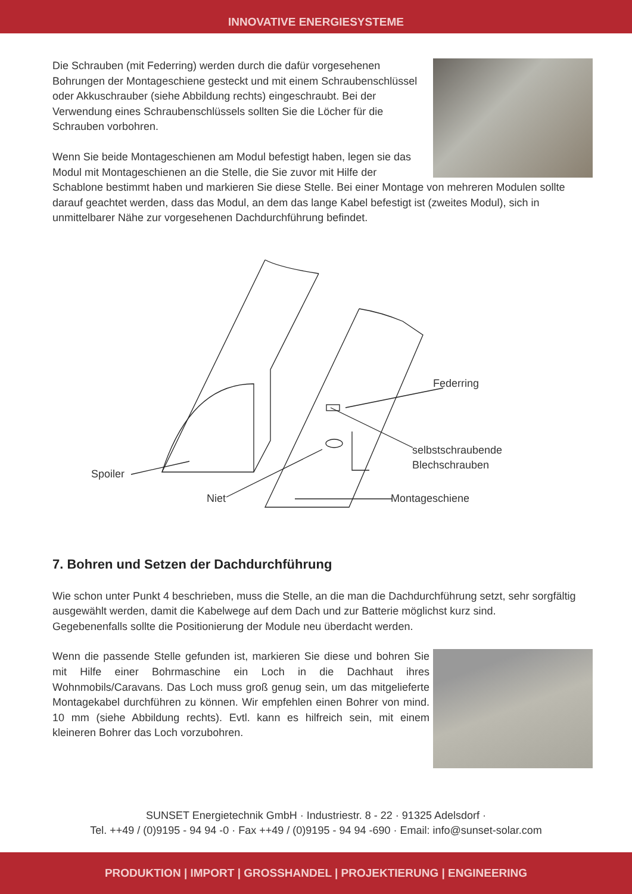INNOVATIVE ENERGIESYSTEME
Die Schrauben (mit Federring) werden durch die dafür vorgesehenen Bohrungen der Montageschiene gesteckt und mit einem Schraubenschlüssel oder Akkuschrauber (siehe Abbildung rechts) eingeschraubt. Bei der Verwendung eines Schraubenschlüssels sollten Sie die Löcher für die Schrauben vorbohren.
Wenn Sie beide Montageschienen am Modul befestigt haben, legen sie das Modul mit Montageschienen an die Stelle, die Sie zuvor mit Hilfe der Schablone bestimmt haben und markieren Sie diese Stelle. Bei einer Montage von mehreren Modulen sollte darauf geachtet werden, dass das Modul, an dem das lange Kabel befestigt ist (zweites Modul), sich in unmittelbarer Nähe zur vorgesehenen Dachdurchführung befindet.
Spoiler
Niet
Federring
selbstschraubende
Blechschrauben
Montageschiene
7. Bohren und Setzen der Dachdurchführung
Wie schon unter Punkt 4 beschrieben, muss die Stelle, an die man die Dachdurchführung setzt, sehr sorgfältig ausgewählt werden, damit die Kabelwege auf dem Dach und zur Batterie möglichst kurz sind.
Gegebenenfalls sollte die Positionierung der Module neu überdacht werden.
Wenn die passende Stelle gefunden ist, markieren Sie diese und bohren Sie mit Hilfe einer Bohrmaschine ein Loch in die Dachhaut ihres Wohnmobils/Caravans. Das Loch muss groß genug sein, um das mitgelieferte Montagekabel durchführen zu können. Wir empfehlen einen Bohrer von mind. 10 mm (siehe Abbildung rechts). Evtl. kann es hilfreich sein, mit einem kleineren Bohrer das Loch vorzubohren.
SUNSET Energietechnik GmbH · Industriestr. 8 - 22 · 91325 Adelsdorf ·
Tel. ++49 / (0)9195 - 94 94 -0 · Fax ++49 / (0)9195 - 94 94 -690 · Email: info@sunset-solar.com
PRODUKTION | IMPORT | GROSSHANDEL | PROJEKTIERUNG | ENGINEERING